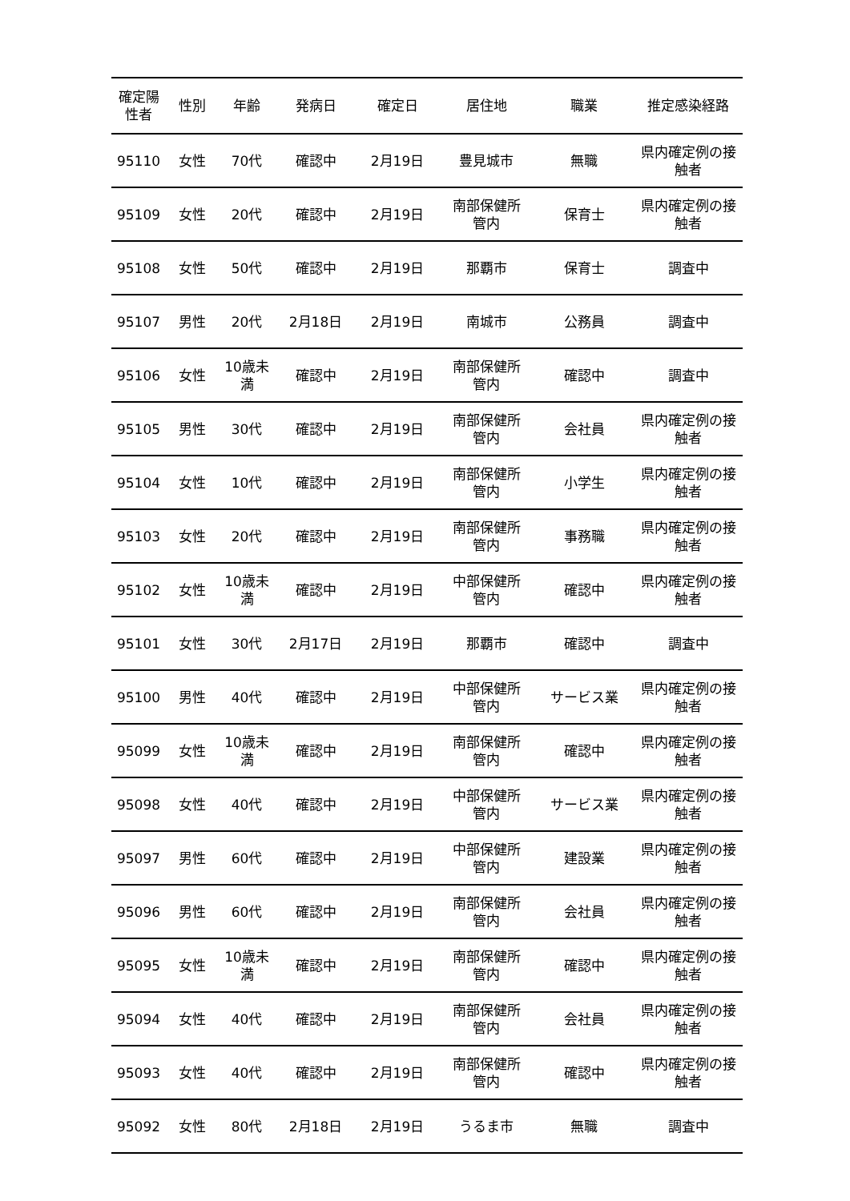| 確定陽 性者 | 性別 | 年齢 | 発病日 | 確定日 | 居住地 | 職業 | 推定感染経路 |
| --- | --- | --- | --- | --- | --- | --- | --- |
| 95110 | 女性 | 70代 | 確認中 | 2月19日 | 豊見城市 | 無職 | 県内確定例の接 触者 |
| 95109 | 女性 | 20代 | 確認中 | 2月19日 | 南部保健所 管内 | 保育士 | 県内確定例の接 触者 |
| 95108 | 女性 | 50代 | 確認中 | 2月19日 | 那覇市 | 保育士 | 調査中 |
| 95107 | 男性 | 20代 | 2月18日 | 2月19日 | 南城市 | 公務員 | 調査中 |
| 95106 | 女性 | 10歳未 満 | 確認中 | 2月19日 | 南部保健所 管内 | 確認中 | 調査中 |
| 95105 | 男性 | 30代 | 確認中 | 2月19日 | 南部保健所 管内 | 会社員 | 県内確定例の接 触者 |
| 95104 | 女性 | 10代 | 確認中 | 2月19日 | 南部保健所 管内 | 小学生 | 県内確定例の接 触者 |
| 95103 | 女性 | 20代 | 確認中 | 2月19日 | 南部保健所 管内 | 事務職 | 県内確定例の接 触者 |
| 95102 | 女性 | 10歳未 満 | 確認中 | 2月19日 | 中部保健所 管内 | 確認中 | 県内確定例の接 触者 |
| 95101 | 女性 | 30代 | 2月17日 | 2月19日 | 那覇市 | 確認中 | 調査中 |
| 95100 | 男性 | 40代 | 確認中 | 2月19日 | 中部保健所 管内 | サービス業 | 県内確定例の接 触者 |
| 95099 | 女性 | 10歳未 満 | 確認中 | 2月19日 | 南部保健所 管内 | 確認中 | 県内確定例の接 触者 |
| 95098 | 女性 | 40代 | 確認中 | 2月19日 | 中部保健所 管内 | サービス業 | 県内確定例の接 触者 |
| 95097 | 男性 | 60代 | 確認中 | 2月19日 | 中部保健所 管内 | 建設業 | 県内確定例の接 触者 |
| 95096 | 男性 | 60代 | 確認中 | 2月19日 | 南部保健所 管内 | 会社員 | 県内確定例の接 触者 |
| 95095 | 女性 | 10歳未 満 | 確認中 | 2月19日 | 南部保健所 管内 | 確認中 | 県内確定例の接 触者 |
| 95094 | 女性 | 40代 | 確認中 | 2月19日 | 南部保健所 管内 | 会社員 | 県内確定例の接 触者 |
| 95093 | 女性 | 40代 | 確認中 | 2月19日 | 南部保健所 管内 | 確認中 | 県内確定例の接 触者 |
| 95092 | 女性 | 80代 | 2月18日 | 2月19日 | うるま市 | 無職 | 調査中 |